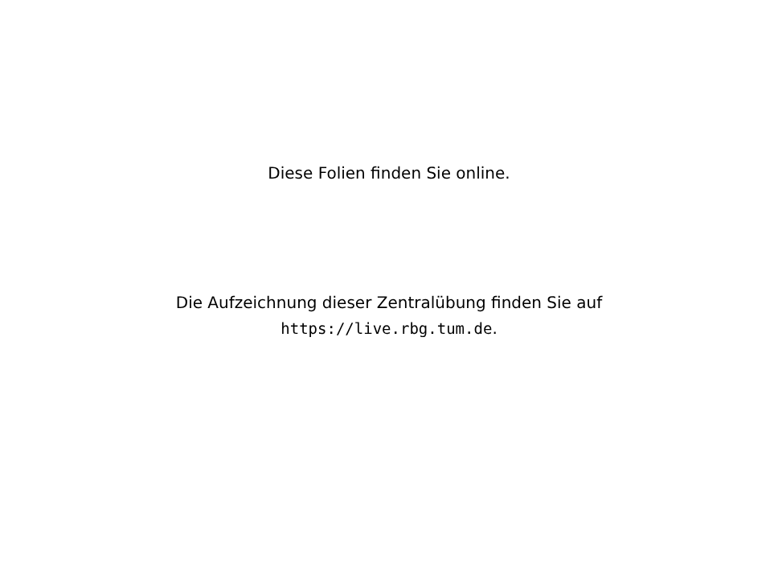Diese Folien finden Sie online.
Die Aufzeichnung dieser Zentralübung finden Sie auf
https://live.rbg.tum.de.